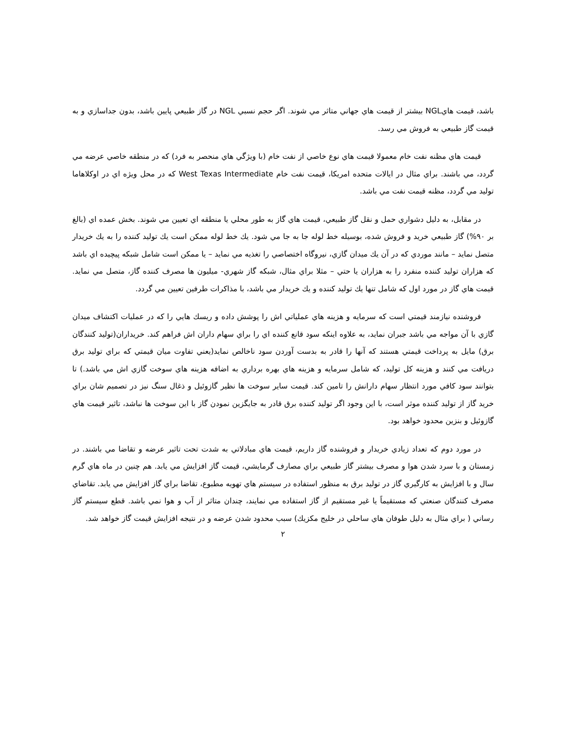باشد، قيمت هايNGL بيشتر از قيمت هاي جهاني متاثر مي شوند. اگر حجم نسبي NGL در گاز طبيعي پايين باشد، بدون جداسازي و به قيمت گاز طبيعي به فروش مي رسد.
قيمت هاي مظنه نفت خام معمولا قيمت هاي نوع خاصي از نفت خام (با ويژگي هاي منحصر به فرد) که در منطقه خاصي عرضه مي گردد، مي باشند. براي مثال در ايالات متحده امريکا، قيمت نفت خام West Texas Intermediate که در محل ويژه اي در اوکلاهاما توليد مي گردد، مظنه قيمت نفت مي باشد.
در مقابل، به دليل دشواري حمل و نقل گاز طبيعي، قيمت هاي گاز به طور محلي يا منطقه اي تعيين مي شوند. بخش عمده اي (بالغ بر ۹۰%) گاز طبيعي خريد و فروش شده، بوسيله خط لوله جا به جا مي شود. يك خط لوله ممكن است يك توليد كننده را به يك خريدار متصل نمايد – مانند موردي كه در آن يك ميدان گازي، نيروگاه اختصاصي را تغذيه مي نمايد – يا ممكن است شامل شبكه پيچيده اي باشد كه هزاران توليد كننده منفرد را به هزاران يا حتي – مثلا براي مثال، شبكه گاز شهري- ميليون ها مصرف كننده گاز، متصل مي نمايد. قيمت هاي گاز در مورد اول كه شامل تنها يك توليد كننده و يك خريدار مي باشد، با مذاكرات طرفين تعيين مي گردد.
فروشنده نيازمند قيمتي است كه سرمايه و هزينه هاي عملياتي اش را پوشش داده و ريسك هايي را كه در عمليات اكتشاف ميدان گازي با آن مواجه مي باشد جبران نمايد، به علاوه اينكه سود قانع كننده اي را براي سهام داران اش فراهم كند. خريداران(توليد كنندگان برق) مايل به پرداخت قيمتي هستند كه آنها را قادر به بدست آوردن سود ناخالص نمايد(يعني تفاوت ميان قيمتي كه براي توليد برق دريافت مي كنند و هزينه كل توليد، كه شامل سرمايه و هزينه هاي بهره برداري به اضافه هزينه هاي سوخت گازي اش مي باشد.) تا بتوانند سود كافي مورد انتظار سهام دارانش را تامين كند. قيمت ساير سوخت ها نظير گازوئيل و ذغال سنگ نيز در تصميم شان براي خريد گاز از توليد كننده موثر است، با اين وجود اگر توليد كننده برق قادر به جايگزين نمودن گاز با اين سوخت ها نباشد، تاثير قيمت هاي گازوئيل و بنزين محدود خواهد بود.
در مورد دوم كه تعداد زيادي خريدار و فروشنده گاز داريم، قيمت هاي مبادلاتي به شدت تحت تاثير عرضه و تقاضا مي باشند. در زمستان و با سرد شدن هوا و مصرف بيشتر گاز طبيعي براي مصارف گرمايشي، قيمت گاز افزايش مي يابد. هم چنين در ماه هاي گرم سال و با افزايش به كارگيري گاز در توليد برق به منظور استفاده در سيستم هاي تهويه مطبوع، تقاضا براي گاز افزايش مي يابد. تقاضاي مصرف كنندگان صنعتي كه مستقيماً يا غير مستقيم از گاز استفاده مي نمايند، چندان متاثر از آب و هوا نمي باشد. قطع سيستم گاز رساني ( براي مثال به دليل طوفان هاي ساحلي در خليج مكزيك) سبب محدود شدن عرضه و در نتيجه افزايش قيمت گاز خواهد شد.
۲